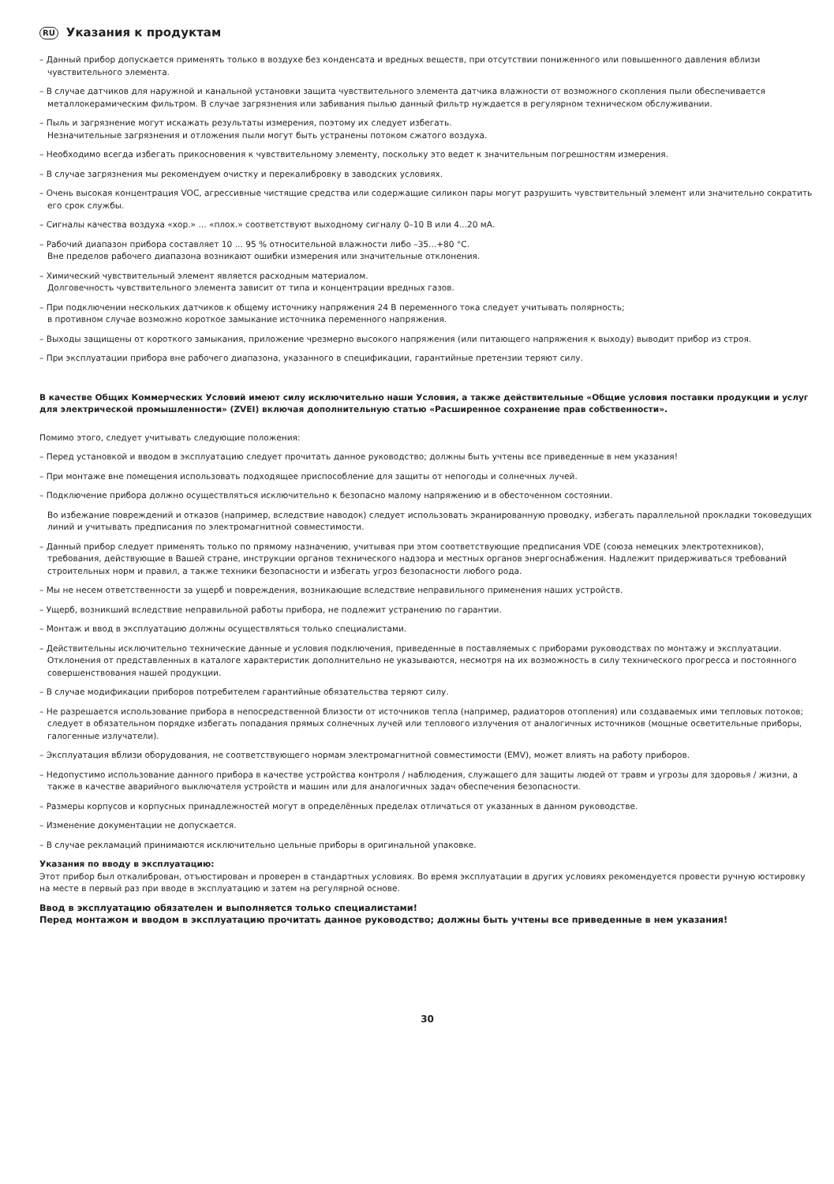RU Указания к продуктам
– Данный прибор допускается применять только в воздухе без конденсата и вредных веществ, при отсутствии пониженного или повышенного давления вблизи чувствительного элемента.
– В случае датчиков для наружной и канальной установки защита чувствительного элемента датчика влажности от возможного скопления пыли обеспечивается металлокерамическим фильтром. В случае загрязнения или забивания пылью данный фильтр нуждается в регулярном техническом обслуживании.
– Пыль и загрязнение могут искажать результаты измерения, поэтому их следует избегать.
Незначительные загрязнения и отложения пыли могут быть устранены потоком сжатого воздуха.
– Необходимо всегда избегать прикосновения к чувствительному элементу, поскольку это ведет к значительным погрешностям измерения.
– В случае загрязнения мы рекомендуем очистку и перекалибровку в заводских условиях.
– Очень высокая концентрация VOC, агрессивные чистящие средства или содержащие силикон пары могут разрушить чувствительный элемент или значительно сократить его срок службы.
– Сигналы качества воздуха «хор.» ... «плох.» соответствуют выходному сигналу 0–10 В или 4...20 мА.
– Рабочий диапазон прибора составляет 10 ... 95 % относительной влажности либо –35...+80 °C.
Вне пределов рабочего диапазона возникают ошибки измерения или значительные отклонения.
– Химический чувствительный элемент является расходным материалом.
Долговечность чувствительного элемента зависит от типа и концентрации вредных газов.
– При подключении нескольких датчиков к общему источнику напряжения 24 В переменного тока следует учитывать полярность;
в противном случае возможно короткое замыкание источника переменного напряжения.
– Выходы защищены от короткого замыкания, приложение чрезмерно высокого напряжения (или питающего напряжения к выходу) выводит прибор из строя.
– При эксплуатации прибора вне рабочего диапазона, указанного в спецификации, гарантийные претензии теряют силу.
В качестве Общих Коммерческих Условий имеют силу исключительно наши Условия, а также действительные «Общие условия поставки продукции и услуг для электрической промышленности» (ZVEI) включая дополнительную статью «Расширенное сохранение прав собственности».
Помимо этого, следует учитывать следующие положения:
– Перед установкой и вводом в эксплуатацию следует прочитать данное руководство; должны быть учтены все приведенные в нем указания!
– При монтаже вне помещения использовать подходящее приспособление для защиты от непогоды и солнечных лучей.
– Подключение прибора должно осуществляться исключительно к безопасно малому напряжению и в обесточенном состоянии.
Во избежание повреждений и отказов (например, вследствие наводок) следует использовать экранированную проводку, избегать параллельной прокладки токоведущих линий и учитывать предписания по электромагнитной совместимости.
– Данный прибор следует применять только по прямому назначению, учитывая при этом соответствующие предписания VDE (союза немецких электротехников), требования, действующие в Вашей стране, инструкции органов технического надзора и местных органов энергоснабжения. Надлежит придерживаться требований строительных норм и правил, а также техники безопасности и избегать угроз безопасности любого рода.
– Мы не несем ответственности за ущерб и повреждения, возникающие вследствие неправильного применения наших устройств.
– Ущерб, возникший вследствие неправильной работы прибора, не подлежит устранению по гарантии.
– Монтаж и ввод в эксплуатацию должны осуществляться только специалистами.
– Действительны исключительно технические данные и условия подключения, приведенные в поставляемых с приборами руководствах по монтажу и эксплуатации. Отклонения от представленных в каталоге характеристик дополнительно не указываются, несмотря на их возможность в силу технического прогресса и постоянного совершенствования нашей продукции.
– В случае модификации приборов потребителем гарантийные обязательства теряют силу.
– Не разрешается использование прибора в непосредственной близости от источников тепла (например, радиаторов отопления) или создаваемых ими тепловых потоков; следует в обязательном порядке избегать попадания прямых солнечных лучей или теплового излучения от аналогичных источников (мощные осветительные приборы, галогенные излучатели).
– Эксплуатация вблизи оборудования, не соответствующего нормам электромагнитной совместимости (EMV), может влиять на работу приборов.
– Недопустимо использование данного прибора в качестве устройства контроля / наблюдения, служащего для защиты людей от травм и угрозы для здоровья / жизни, а также в качестве аварийного выключателя устройств и машин или для аналогичных задач обеспечения безопасности.
– Размеры корпусов и корпусных принадлежностей могут в определённых пределах отличаться от указанных в данном руководстве.
– Изменение документации не допускается.
– В случае рекламаций принимаются исключительно цельные приборы в оригинальной упаковке.
Указания по вводу в эксплуатацию:
Этот прибор был откалиброван, отъюстирован и проверен в стандартных условиях. Во время эксплуатации в других условиях рекомендуется провести ручную юстировку на месте в первый раз при вводе в эксплуатацию и затем на регулярной основе.
Ввод в эксплуатацию обязателен и выполняется только специалистами!
Перед монтажом и вводом в эксплуатацию прочитать данное руководство; должны быть учтены все приведенные в нем указания!
30